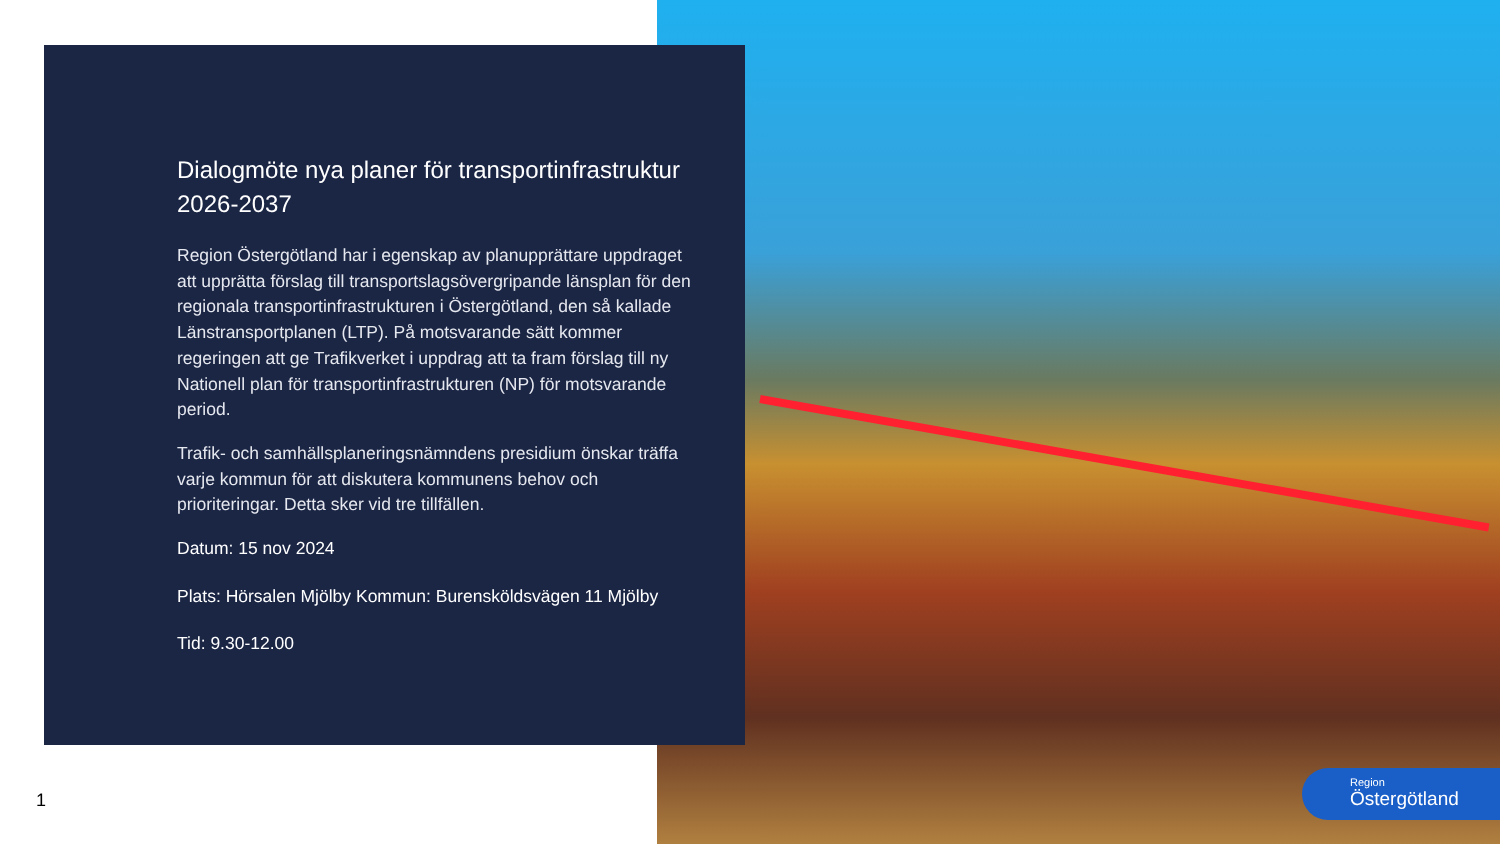Dialogmöte nya planer för transportinfrastruktur 2026-2037
Region Östergötland har i egenskap av planupprättare uppdraget att upprätta förslag till transportslagsövergripande länsplan för den regionala transportinfrastrukturen i Östergötland, den så kallade Länstransportplanen (LTP). På motsvarande sätt kommer regeringen att ge Trafikverket i uppdrag att ta fram förslag till ny Nationell plan för transportinfrastrukturen (NP) för motsvarande period.
Trafik- och samhällsplaneringsnämndens presidium önskar träffa varje kommun för att diskutera kommunens behov och prioriteringar. Detta sker vid tre tillfällen.
Datum: 15 nov 2024
Plats: Hörsalen Mjölby Kommun: Burensköldsvägen 11 Mjölby
Tid: 9.30-12.00
1
Region
Östergötland